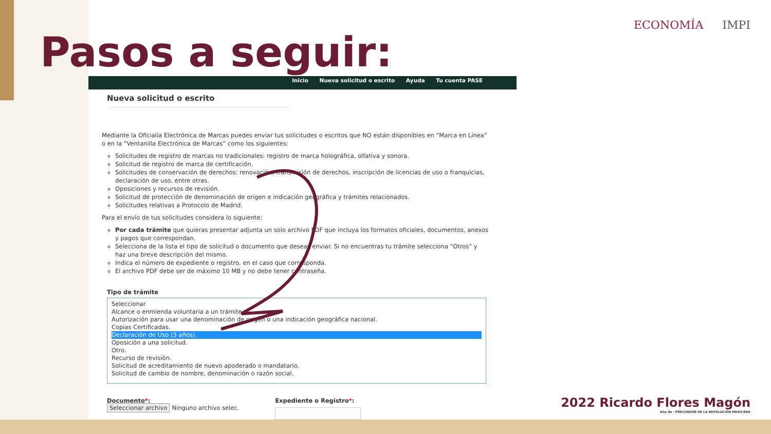ECONOMÍA IMPI
Pasos a seguir:
Inicio Nueva solicitud o escrito Ayuda Tu cuenta PASE
Nueva solicitud o escrito
Mediante la Oficialía Electrónica de Marcas puedes enviar tus solicitudes o escritos que NO están disponibles en “Marca en Línea” o en la “Ventanilla Electrónica de Marcas” como los siguientes:
Solicitudes de registro de marcas no tradicionales: registro de marca holográfica, olfativa y sonora.
Solicitud de registro de marca de certificación.
Solicitudes de conservación de derechos: renovación, transmisión de derechos, inscripción de licencias de uso o franquicias, declaración de uso, entre otras.
Oposiciones y recursos de revisión.
Solicitud de protección de denominación de origen e indicación geográfica y trámites relacionados.
Solicitudes relativas a Protocolo de Madrid.
Para el envío de tus solicitudes considera lo siguiente:
Por cada trámite que quieras presentar adjunta un solo archivo PDF que incluya los formatos oficiales, documentos, anexos y pagos que correspondan.
Selecciona de la lista el tipo de solicitud o documento que deseas enviar. Si no encuentras tu trámite selecciona “Otros” y haz una breve descripción del mismo.
Indica el número de expediente o registro, en el caso que corresponda.
El archivo PDF debe ser de máximo 10 MB y no debe tener contraseña.
Tipo de trámite
Seleccionar
Alcance o enmienda voluntaria a un trámite.
Autorización para usar una denominación de origen o una indicación geográfica nacional.
Copias Certificadas.
Declaración de Uso (3 años).
Oposición a una solicitud.
Otro.
Recurso de revisión.
Solicitud de acreditamiento de nuevo apoderado o mandatario.
Solicitud de cambio de nombre, denominación o razón social.
Documento*:
Seleccionar archivo Ninguno archivo selec.
Expediente o Registro*:
2022 Ricardo Flores Magón
Año de · PRECURSOR DE LA REVOLUCIÓN MEXICANA